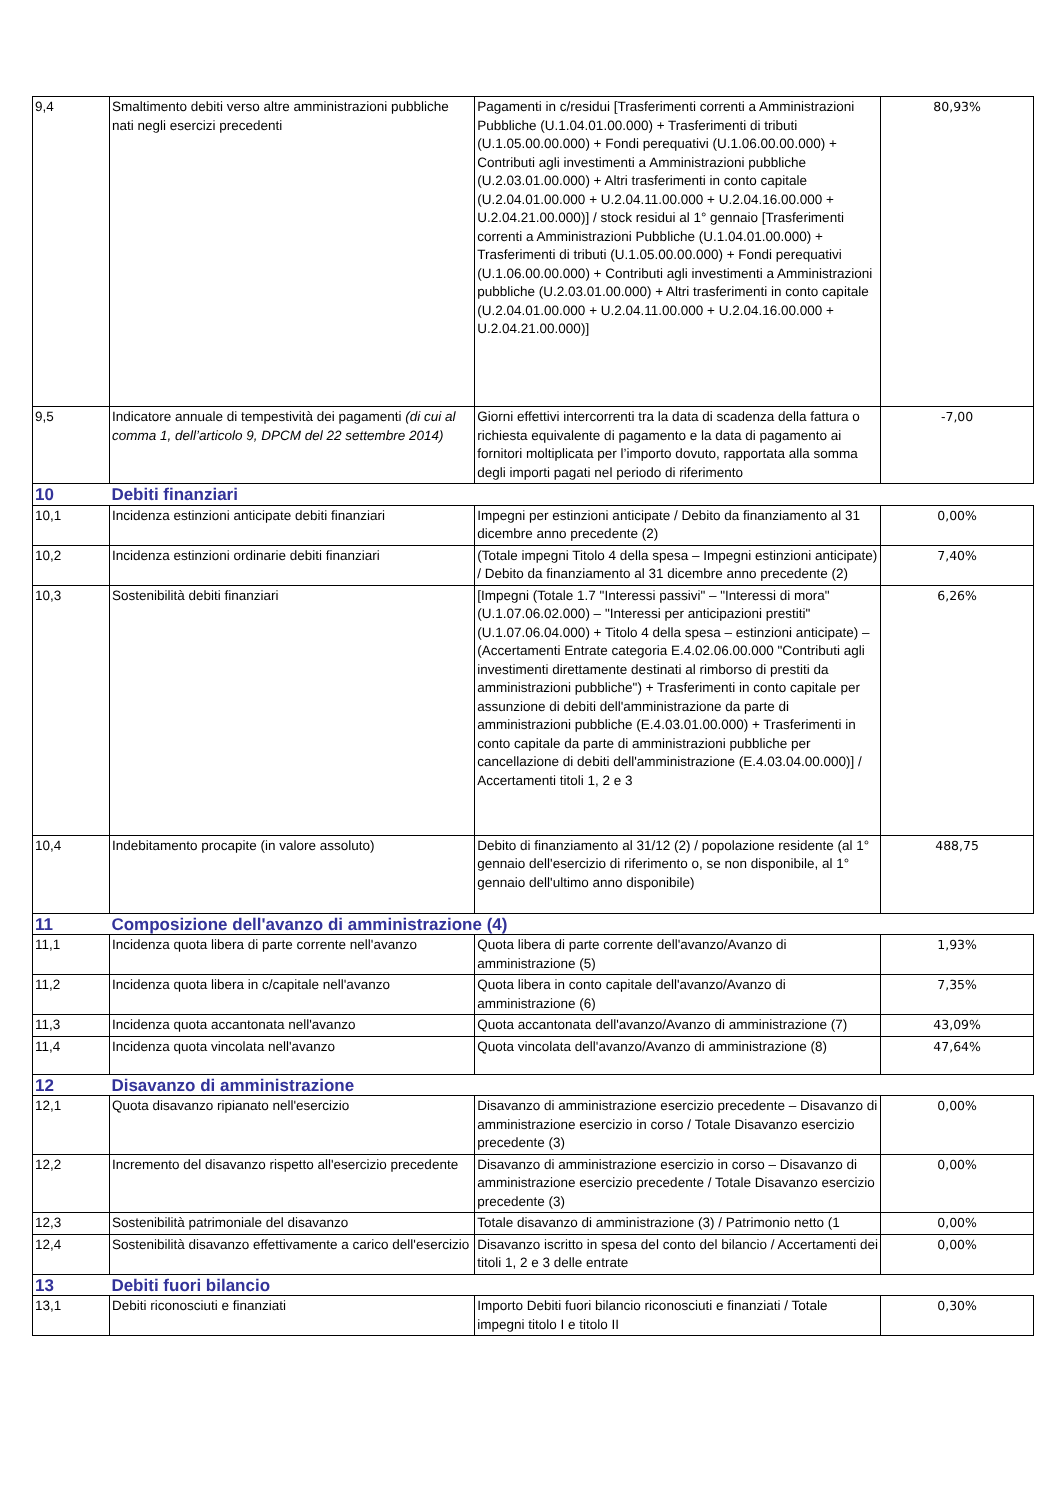| 9,4 | Smaltimento debiti verso altre amministrazioni pubbliche nati negli esercizi precedenti | Pagamenti in c/residui [Trasferimenti correnti a Amministrazioni Pubbliche (U.1.04.01.00.000) + Trasferimenti di tributi (U.1.05.00.00.000) + Fondi perequativi (U.1.06.00.00.000) + Contributi agli investimenti a Amministrazioni pubbliche (U.2.03.01.00.000) + Altri trasferimenti in conto capitale (U.2.04.01.00.000 + U.2.04.11.00.000 + U.2.04.16.00.000 + U.2.04.21.00.000)] / stock residui al 1° gennaio [Trasferimenti correnti a Amministrazioni Pubbliche (U.1.04.01.00.000) + Trasferimenti di tributi (U.1.05.00.00.000) + Fondi perequativi (U.1.06.00.00.000) + Contributi agli investimenti a Amministrazioni pubbliche (U.2.03.01.00.000) + Altri trasferimenti in conto capitale (U.2.04.01.00.000 + U.2.04.11.00.000 + U.2.04.16.00.000 + U.2.04.21.00.000)] | 80,93% |
| 9,5 | Indicatore annuale di tempestività dei pagamenti (di cui al comma 1, dell’articolo 9, DPCM del 22 settembre 2014) | Giorni effettivi intercorrenti tra la data di scadenza della fattura o richiesta equivalente di pagamento e la data di pagamento ai fornitori moltiplicata per l’importo dovuto, rapportata alla somma degli importi pagati nel periodo di riferimento | -7,00 |
| 10 | Debiti finanziari | | |
| 10,1 | Incidenza estinzioni anticipate debiti finanziari | Impegni per estinzioni anticipate / Debito da finanziamento al 31 dicembre anno precedente (2) | 0,00% |
| 10,2 | Incidenza estinzioni ordinarie debiti finanziari | (Totale impegni Titolo 4 della spesa – Impegni estinzioni anticipate) / Debito da finanziamento al 31 dicembre anno precedente (2) | 7,40% |
| 10,3 | Sostenibilità debiti finanziari | [Impegni (Totale 1.7 "Interessi passivi" – "Interessi di mora" (U.1.07.06.02.000) – "Interessi per anticipazioni prestiti" (U.1.07.06.04.000) + Titolo 4 della spesa – estinzioni anticipate) – (Accertamenti Entrate categoria E.4.02.06.00.000 "Contributi agli investimenti direttamente destinati al rimborso di prestiti da amministrazioni pubbliche") + Trasferimenti in conto capitale per assunzione di debiti dell'amministrazione da parte di amministrazioni pubbliche (E.4.03.01.00.000) + Trasferimenti in conto capitale da parte di amministrazioni pubbliche per cancellazione di debiti dell'amministrazione (E.4.03.04.00.000)] / Accertamenti titoli 1, 2 e 3 | 6,26% |
| 10,4 | Indebitamento procapite (in valore assoluto) | Debito di finanziamento al 31/12 (2) / popolazione residente (al 1° gennaio dell'esercizio di riferimento o, se non disponibile, al 1° gennaio dell'ultimo anno disponibile) | 488,75 |
| 11 | Composizione dell'avanzo di amministrazione (4) | | |
| 11,1 | Incidenza quota libera di parte corrente nell'avanzo | Quota libera di parte corrente dell'avanzo/Avanzo di amministrazione (5) | 1,93% |
| 11,2 | Incidenza quota libera in c/capitale nell'avanzo | Quota libera in conto capitale dell'avanzo/Avanzo di amministrazione (6) | 7,35% |
| 11,3 | Incidenza quota accantonata nell'avanzo | Quota accantonata dell'avanzo/Avanzo di amministrazione (7) | 43,09% |
| 11,4 | Incidenza quota vincolata nell'avanzo | Quota vincolata dell'avanzo/Avanzo di amministrazione (8) | 47,64% |
| 12 | Disavanzo di amministrazione | | |
| 12,1 | Quota disavanzo ripianato nell'esercizio | Disavanzo di amministrazione esercizio precedente – Disavanzo di amministrazione esercizio in corso / Totale Disavanzo esercizio precedente (3) | 0,00% |
| 12,2 | Incremento del disavanzo rispetto all'esercizio precedente | Disavanzo di amministrazione esercizio in corso – Disavanzo di amministrazione esercizio precedente / Totale Disavanzo esercizio precedente (3) | 0,00% |
| 12,3 | Sostenibilità patrimoniale del disavanzo | Totale disavanzo di amministrazione (3) / Patrimonio netto (1 | 0,00% |
| 12,4 | Sostenibilità disavanzo effettivamente a carico dell'esercizio | Disavanzo iscritto in spesa del conto del bilancio / Accertamenti dei titoli 1, 2 e 3 delle entrate | 0,00% |
| 13 | Debiti fuori bilancio | | |
| 13,1 | Debiti riconosciuti e finanziati | Importo Debiti fuori bilancio riconosciuti e finanziati / Totale impegni titolo I e titolo II | 0,30% |